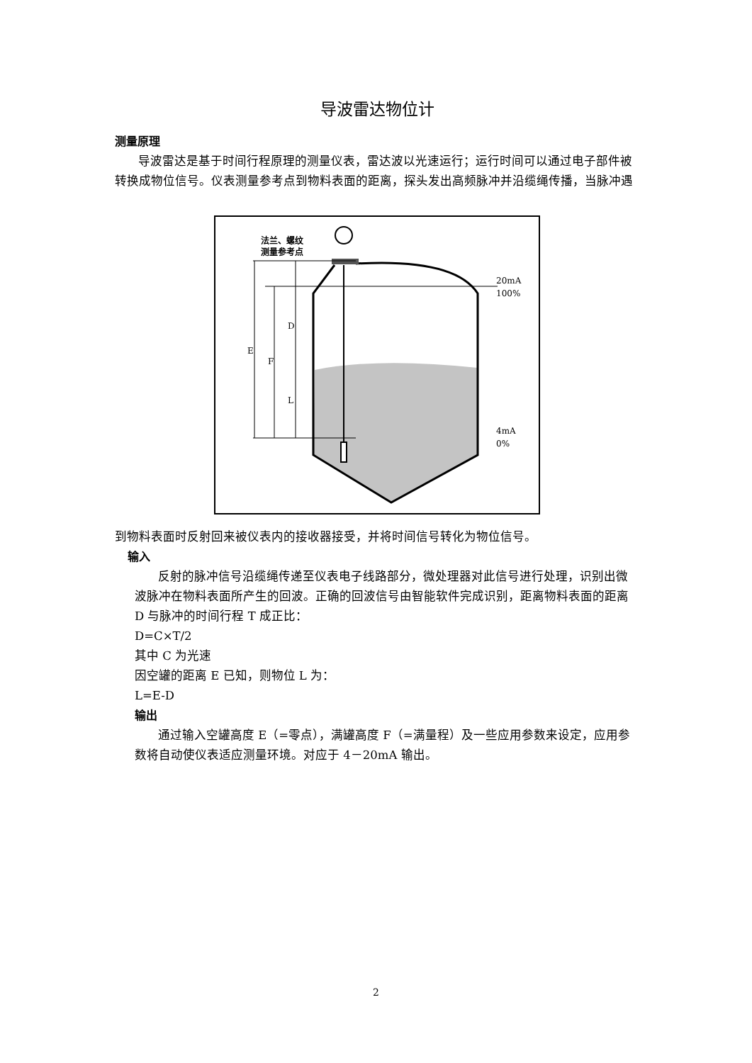导波雷达物位计
测量原理
导波雷达是基于时间行程原理的测量仪表，雷达波以光速运行；运行时间可以通过电子部件被转换成物位信号。仪表测量参考点到物料表面的距离，探头发出高频脉冲并沿缆绳传播，当脉冲遇
法兰、螺纹
测量参考点
E
F
D
L
20mA
100%
4mA
0%
到物料表面时反射回来被仪表内的接收器接受，并将时间信号转化为物位信号。
输入
反射的脉冲信号沿缆绳传递至仪表电子线路部分，微处理器对此信号进行处理，识别出微波脉冲在物料表面所产生的回波。正确的回波信号由智能软件完成识别，距离物料表面的距离 D 与脉冲的时间行程 T 成正比：
D=C×T/2
其中 C 为光速
因空罐的距离 E 已知，则物位 L 为：
L=E-D
输出
通过输入空罐高度 E（=零点），满罐高度 F（=满量程）及一些应用参数来设定，应用参数将自动使仪表适应测量环境。对应于 4－20mA 输出。
2